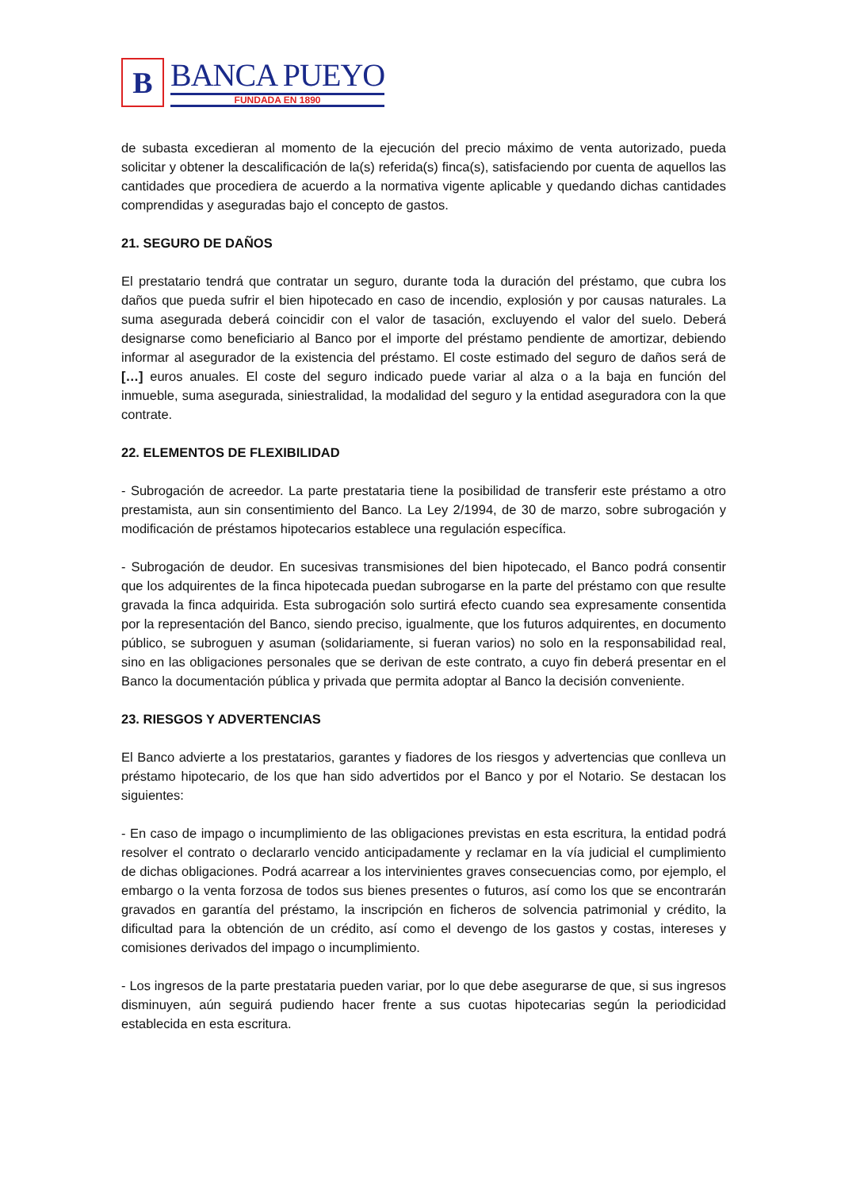B
BANCA PUEYO
FUNDADA EN 1890
de subasta excedieran al momento de la ejecución del precio máximo de venta autorizado, pueda solicitar y obtener la descalificación de la(s) referida(s) finca(s), satisfaciendo por cuenta de aquellos las cantidades que procediera de acuerdo a la normativa vigente aplicable y quedando dichas cantidades comprendidas y aseguradas bajo el concepto de gastos.
21. SEGURO DE DAÑOS
El prestatario tendrá que contratar un seguro, durante toda la duración del préstamo, que cubra los daños que pueda sufrir el bien hipotecado en caso de incendio, explosión y por causas naturales. La suma asegurada deberá coincidir con el valor de tasación, excluyendo el valor del suelo. Deberá designarse como beneficiario al Banco por el importe del préstamo pendiente de amortizar, debiendo informar al asegurador de la existencia del préstamo. El coste estimado del seguro de daños será de […] euros anuales. El coste del seguro indicado puede variar al alza o a la baja en función del inmueble, suma asegurada, siniestralidad, la modalidad del seguro y la entidad aseguradora con la que contrate.
22. ELEMENTOS DE FLEXIBILIDAD
- Subrogación de acreedor. La parte prestataria tiene la posibilidad de transferir este préstamo a otro prestamista, aun sin consentimiento del Banco. La Ley 2/1994, de 30 de marzo, sobre subrogación y modificación de préstamos hipotecarios establece una regulación específica.
- Subrogación de deudor. En sucesivas transmisiones del bien hipotecado, el Banco podrá consentir que los adquirentes de la finca hipotecada puedan subrogarse en la parte del préstamo con que resulte gravada la finca adquirida. Esta subrogación solo surtirá efecto cuando sea expresamente consentida por la representación del Banco, siendo preciso, igualmente, que los futuros adquirentes, en documento público, se subroguen y asuman (solidariamente, si fueran varios) no solo en la responsabilidad real, sino en las obligaciones personales que se derivan de este contrato, a cuyo fin deberá presentar en el Banco la documentación pública y privada que permita adoptar al Banco la decisión conveniente.
23. RIESGOS Y ADVERTENCIAS
El Banco advierte a los prestatarios, garantes y fiadores de los riesgos y advertencias que conlleva un préstamo hipotecario, de los que han sido advertidos por el Banco y por el Notario. Se destacan los siguientes:
- En caso de impago o incumplimiento de las obligaciones previstas en esta escritura, la entidad podrá resolver el contrato o declararlo vencido anticipadamente y reclamar en la vía judicial el cumplimiento de dichas obligaciones. Podrá acarrear a los intervinientes graves consecuencias como, por ejemplo, el embargo o la venta forzosa de todos sus bienes presentes o futuros, así como los que se encontrarán gravados en garantía del préstamo, la inscripción en ficheros de solvencia patrimonial y crédito, la dificultad para la obtención de un crédito, así como el devengo de los gastos y costas, intereses y comisiones derivados del impago o incumplimiento.
- Los ingresos de la parte prestataria pueden variar, por lo que debe asegurarse de que, si sus ingresos disminuyen, aún seguirá pudiendo hacer frente a sus cuotas hipotecarias según la periodicidad establecida en esta escritura.